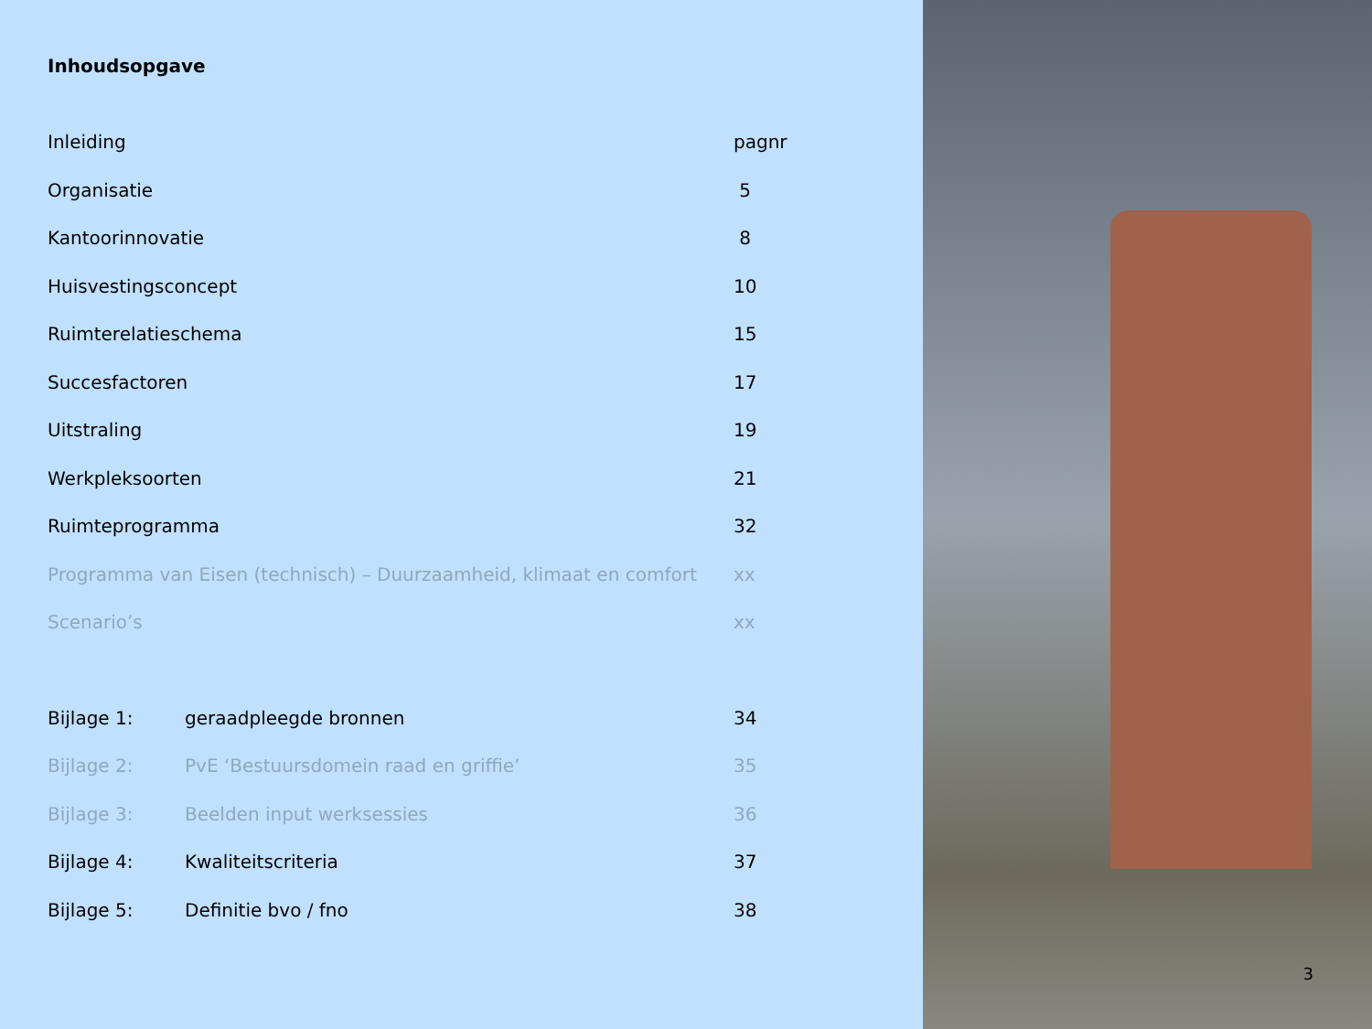Inhoudsopgave
| Inleiding | | pagnr |
| Organisatie | | 5 |
| Kantoorinnovatie | | 8 |
| Huisvestingsconcept | | 10 |
| Ruimterelatieschema | | 15 |
| Succesfactoren | | 17 |
| Uitstraling | | 19 |
| Werkpleksoorten | | 21 |
| Ruimteprogramma | | 32 |
| Programma van Eisen (technisch) – Duurzaamheid, klimaat en comfort | | xx |
| Scenario’s | | xx |
| Bijlage 1: | geraadpleegde bronnen | 34 |
| Bijlage 2: | PvE ‘Bestuursdomein raad en griffie’ | 35 |
| Bijlage 3: | Beelden input werksessies | 36 |
| Bijlage 4: | Kwaliteitscriteria | 37 |
| Bijlage 5: | Definitie bvo / fno | 38 |
3